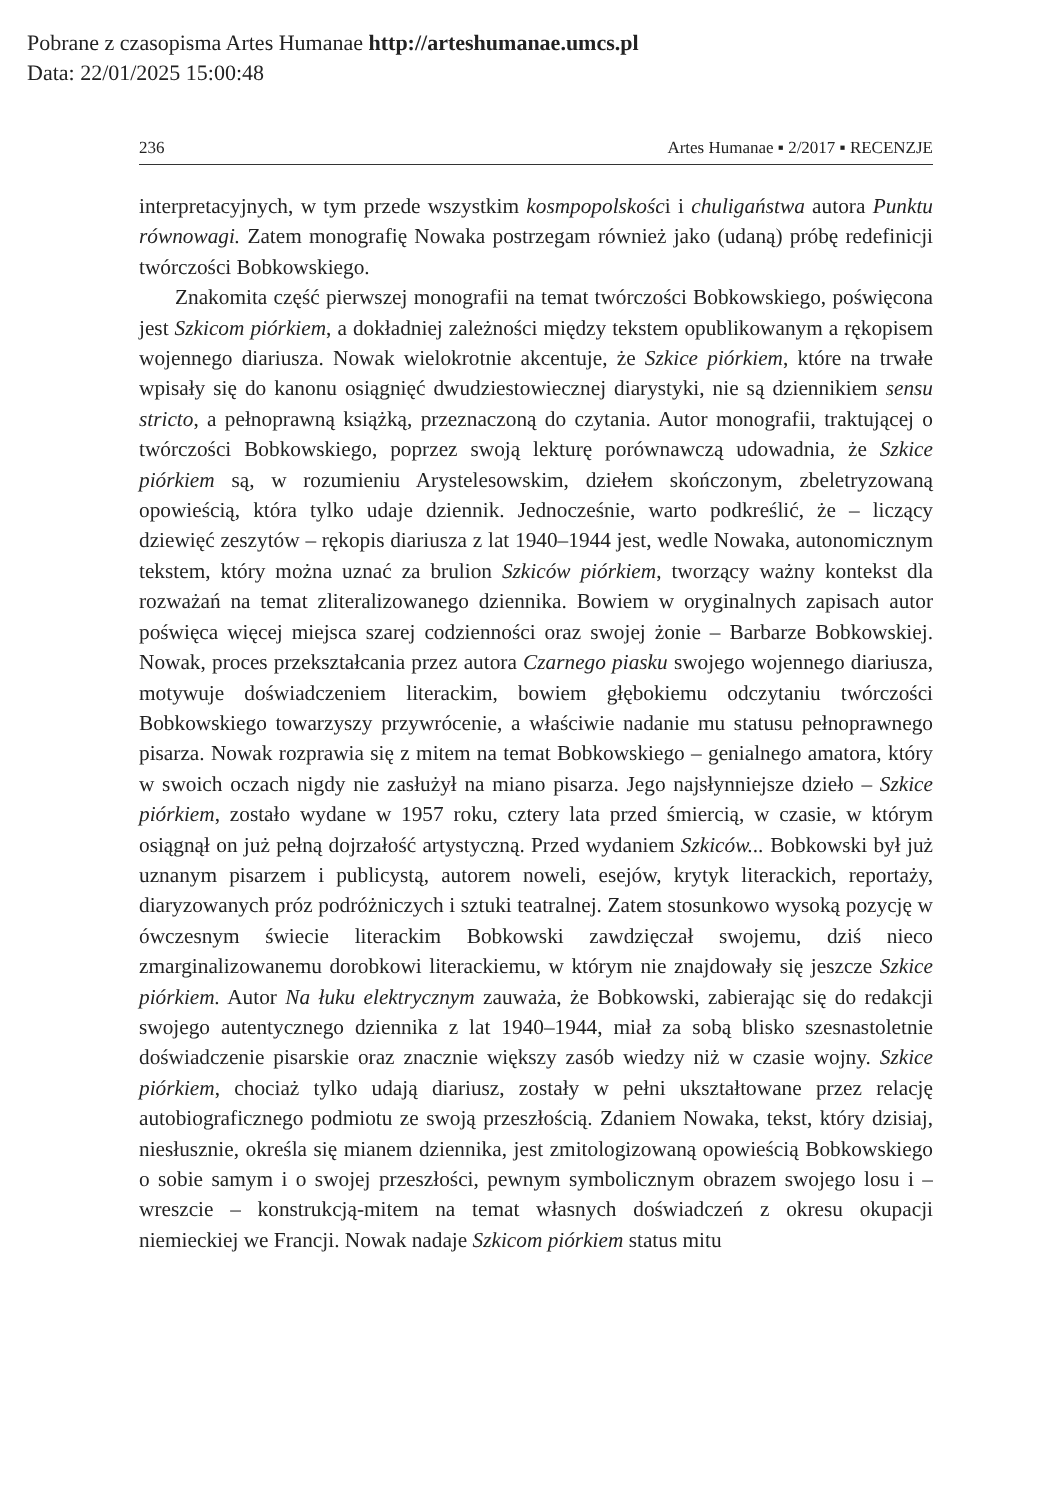Pobrane z czasopisma Artes Humanae http://arteshumanae.umcs.pl
Data: 22/01/2025 15:00:48
236 Artes Humanae ▪ 2/2017 ▪ RECENZJE
interpretacyjnych, w tym przede wszystkim kosmpopolskości i chuligaństwa autora Punktu równowagi. Zatem monografię Nowaka postrzegam również jako (udaną) próbę redefinicji twórczości Bobkowskiego.
Znakomita część pierwszej monografii na temat twórczości Bobkowskiego, poświęcona jest Szkicom piórkiem, a dokładniej zależności między tekstem opublikowanym a rękopisem wojennego diariusza. Nowak wielokrotnie akcentuje, że Szkice piórkiem, które na trwałe wpisały się do kanonu osiągnięć dwudziestowiecznej diarystyki, nie są dziennikiem sensu stricto, a pełnoprawną książką, przeznaczoną do czytania. Autor monografii, traktującej o twórczości Bobkowskiego, poprzez swoją lekturę porównawczą udowadnia, że Szkice piórkiem są, w rozumieniu Arystelesowskim, dziełem skończonym, zbeletryzowaną opowieścią, która tylko udaje dziennik. Jednocześnie, warto podkreślić, że – liczący dziewięć zeszytów – rękopis diariusza z lat 1940–1944 jest, wedle Nowaka, autonomicznym tekstem, który można uznać za brulion Szkiców piórkiem, tworzący ważny kontekst dla rozważań na temat zliteralizowanego dziennika. Bowiem w oryginalnych zapisach autor poświęca więcej miejsca szarej codzienności oraz swojej żonie – Barbarze Bobkowskiej. Nowak, proces przekształcania przez autora Czarnego piasku swojego wojennego diariusza, motywuje doświadczeniem literackim, bowiem głębokiemu odczytaniu twórczości Bobkowskiego towarzyszy przywrócenie, a właściwie nadanie mu statusu pełnoprawnego pisarza. Nowak rozprawia się z mitem na temat Bobkowskiego – genialnego amatora, który w swoich oczach nigdy nie zasłużył na miano pisarza. Jego najsłynniejsze dzieło – Szkice piórkiem, zostało wydane w 1957 roku, cztery lata przed śmiercią, w czasie, w którym osiągnął on już pełną dojrzałość artystyczną. Przed wydaniem Szkiców... Bobkowski był już uznanym pisarzem i publicystą, autorem noweli, esejów, krytyk literackich, reportaży, diaryzowanych próz podróżniczych i sztuki teatralnej. Zatem stosunkowo wysoką pozycję w ówczesnym świecie literackim Bobkowski zawdzięczał swojemu, dziś nieco zmarginalizowanemu dorobkowi literackiemu, w którym nie znajdowały się jeszcze Szkice piórkiem. Autor Na łuku elektrycznym zauważa, że Bobkowski, zabierając się do redakcji swojego autentycznego dziennika z lat 1940–1944, miał za sobą blisko szesnastoletnie doświadczenie pisarskie oraz znacznie większy zasób wiedzy niż w czasie wojny. Szkice piórkiem, chociaż tylko udają diariusz, zostały w pełni ukształtowane przez relację autobiograficznego podmiotu ze swoją przeszłością. Zdaniem Nowaka, tekst, który dzisiaj, niesłusznie, określa się mianem dziennika, jest zmitologizowaną opowieścią Bobkowskiego o sobie samym i o swojej przeszłości, pewnym symbolicznym obrazem swojego losu i – wreszcie – konstrukcją-mitem na temat własnych doświadczeń z okresu okupacji niemieckiej we Francji. Nowak nadaje Szkicom piórkiem status mitu